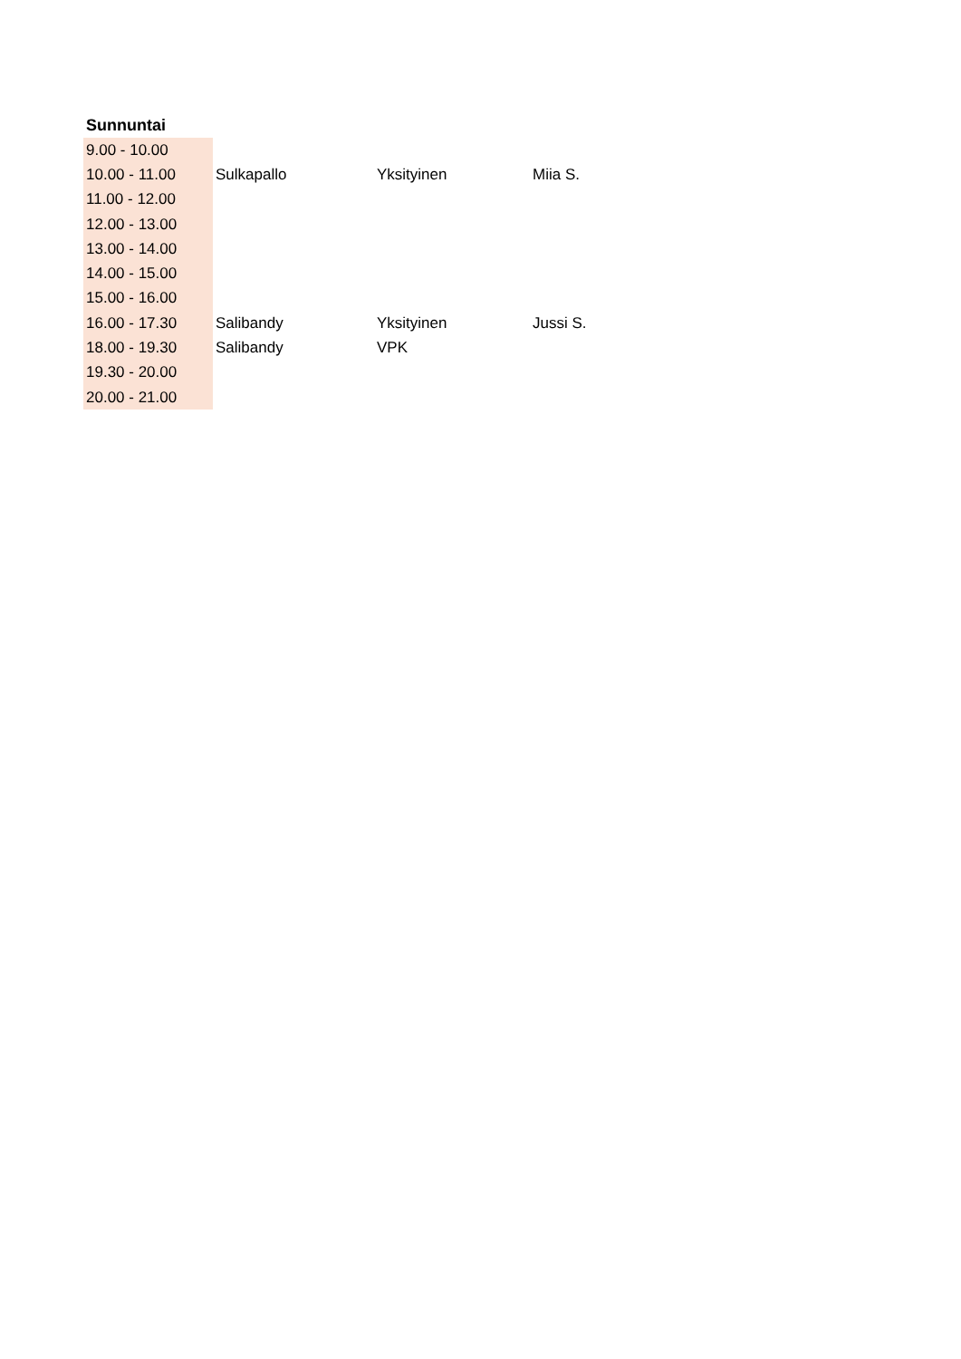Sunnuntai
| 9.00 - 10.00 | | | |
| 10.00 - 11.00 | Sulkapallo | Yksityinen | Miia S. |
| 11.00 - 12.00 | | | |
| 12.00 - 13.00 | | | |
| 13.00 - 14.00 | | | |
| 14.00 - 15.00 | | | |
| 15.00 - 16.00 | | | |
| 16.00 - 17.30 | Salibandy | Yksityinen | Jussi S. |
| 18.00 - 19.30 | Salibandy | VPK | |
| 19.30 - 20.00 | | | |
| 20.00 - 21.00 | | | |